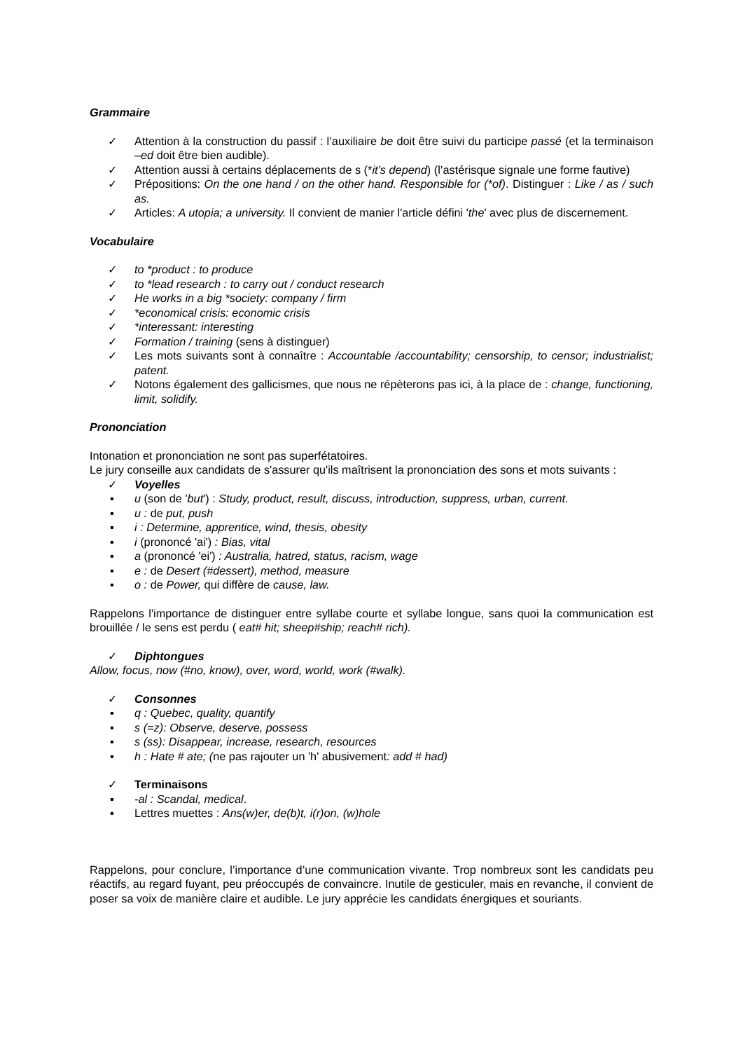Grammaire
✓ Attention à la construction du passif : l’auxiliaire be doit être suivi du participe passé (et la terminaison –ed doit être bien audible).
✓ Attention aussi à certains déplacements de s (*it’s depend) (l’astérisque signale une forme fautive)
✓ Prépositions: On the one hand / on the other hand. Responsible for (*of). Distinguer : Like / as / such as.
✓ Articles: A utopia; a university. Il convient de manier l'article défini 'the' avec plus de discernement.
Vocabulaire
✓ to *product : to produce
✓ to *lead research : to carry out / conduct research
✓ He works in a big *society: company / firm
✓ *economical crisis: economic crisis
✓ *interessant: interesting
✓ Formation / training (sens à distinguer)
✓ Les mots suivants sont à connaître : Accountable /accountability; censorship, to censor; industrialist; patent.
✓ Notons également des gallicismes, que nous ne répèterons pas ici, à la place de : change, functioning, limit, solidify.
Prononciation
Intonation et prononciation ne sont pas superfétatoires.
Le jury conseille aux candidats de s'assurer qu'ils maîtrisent la prononciation des sons et mots suivants :
✓ Voyelles
▪ u (son de 'but') : Study, product, result, discuss, introduction, suppress, urban, current.
▪ u : de put, push
▪ i : Determine, apprentice, wind, thesis, obesity
▪ i (prononcé 'ai') : Bias, vital
▪ a (prononcé 'ei') : Australia, hatred, status, racism, wage
▪ e : de Desert (#dessert), method, measure
▪ o : de Power, qui diffère de cause, law.
Rappelons l'importance de distinguer entre syllabe courte et syllabe longue, sans quoi la communication est brouillée / le sens est perdu ( eat# hit; sheep#ship; reach# rich).
✓ Diphtongues
Allow, focus, now (#no, know), over, word, world, work (#walk).
✓ Consonnes
▪ q : Quebec, quality, quantify
▪ s (=z): Observe, deserve, possess
▪ s (ss): Disappear, increase, research, resources
▪ h : Hate # ate; (ne pas rajouter un 'h' abusivement: add # had)
✓ Terminaisons
▪ -al : Scandal, medical.
▪ Lettres muettes : Ans(w)er, de(b)t, i(r)on, (w)hole
Rappelons, pour conclure, l’importance d’une communication vivante. Trop nombreux sont les candidats peu réactifs, au regard fuyant, peu préoccupés de convaincre. Inutile de gesticuler, mais en revanche, il convient de poser sa voix de manière claire et audible. Le jury apprécie les candidats énergiques et souriants.